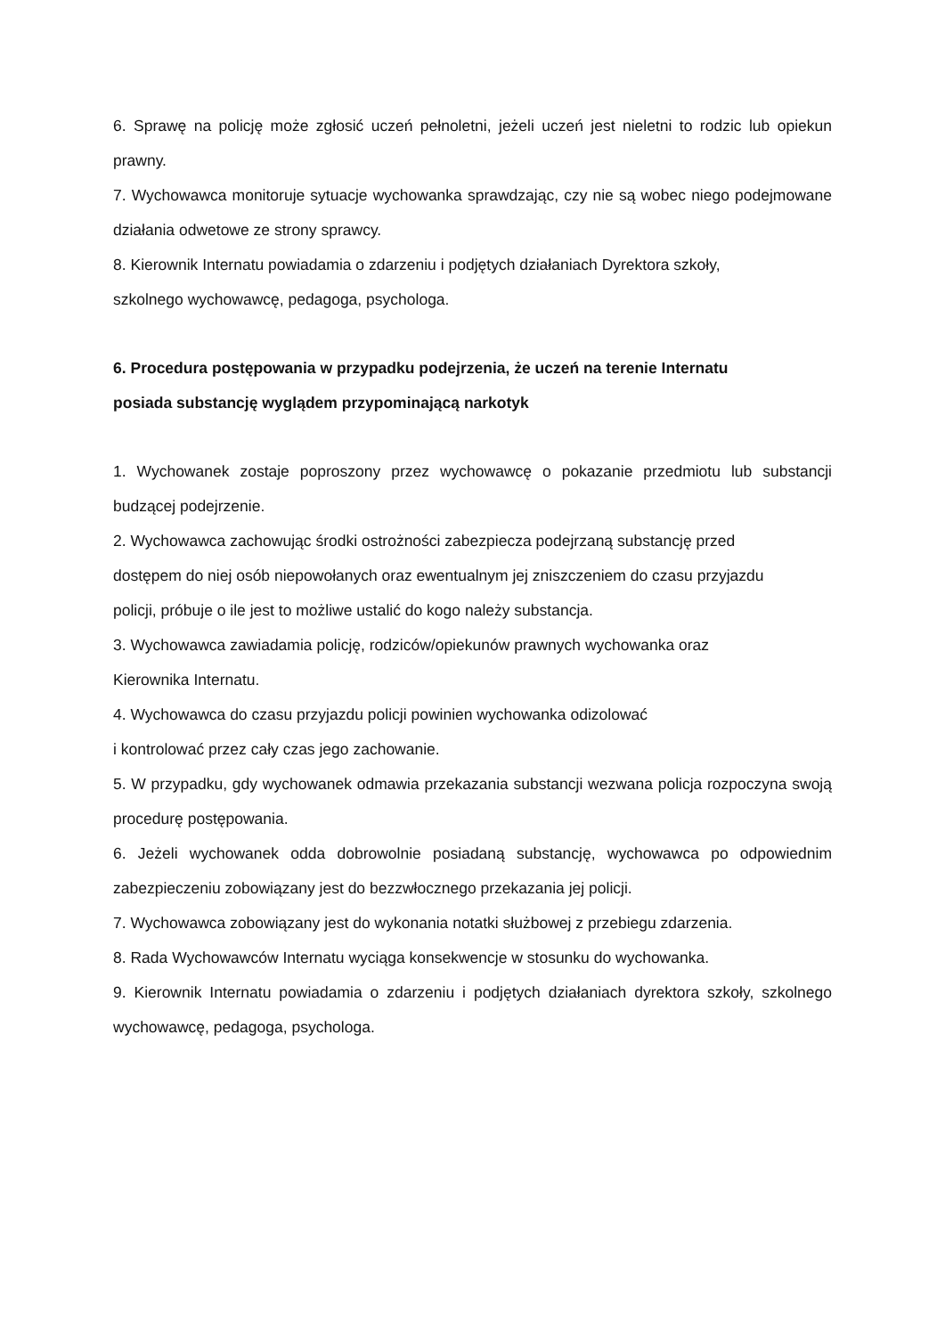6. Sprawę na policję może zgłosić uczeń pełnoletni, jeżeli uczeń jest nieletni to rodzic lub opiekun prawny.
7. Wychowawca monitoruje sytuacje wychowanka sprawdzając, czy nie są wobec niego podejmowane działania odwetowe ze strony sprawcy.
8. Kierownik Internatu powiadamia o zdarzeniu i podjętych działaniach Dyrektora szkoły,
szkolnego wychowawcę, pedagoga, psychologa.
6. Procedura postępowania w przypadku podejrzenia, że uczeń na terenie Internatu
posiada substancję wyglądem przypominającą narkotyk
1. Wychowanek zostaje poproszony przez wychowawcę o pokazanie przedmiotu lub substancji budzącej podejrzenie.
2. Wychowawca zachowując środki ostrożności zabezpiecza podejrzaną substancję przed
dostępem do niej osób niepowołanych oraz ewentualnym jej zniszczeniem do czasu przyjazdu
policji, próbuje o ile jest to możliwe ustalić do kogo należy substancja.
3. Wychowawca zawiadamia policję, rodziców/opiekunów prawnych wychowanka oraz
Kierownika Internatu.
4. Wychowawca do czasu przyjazdu policji powinien wychowanka odizolować
i kontrolować przez cały czas jego zachowanie.
5. W przypadku, gdy wychowanek odmawia przekazania substancji wezwana policja rozpoczyna swoją procedurę postępowania.
6. Jeżeli wychowanek odda dobrowolnie posiadaną substancję, wychowawca po odpowiednim zabezpieczeniu zobowiązany jest do bezzwłocznego przekazania jej policji.
7. Wychowawca zobowiązany jest do wykonania notatki służbowej z przebiegu zdarzenia.
8. Rada Wychowawców Internatu wyciąga konsekwencje w stosunku do wychowanka.
9. Kierownik Internatu powiadamia o zdarzeniu i podjętych działaniach dyrektora szkoły, szkolnego wychowawcę, pedagoga, psychologa.